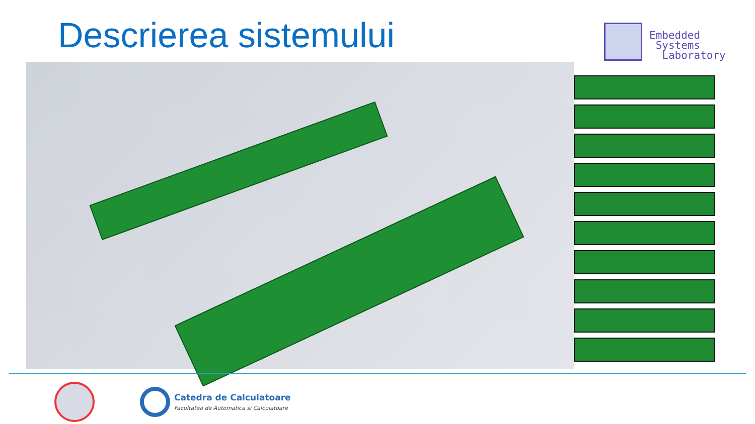Descrierea sistemului
Embedded
Systems
Laboratory
Catedra de Calculatoare
Facultatea de Automatica si Calculatoare